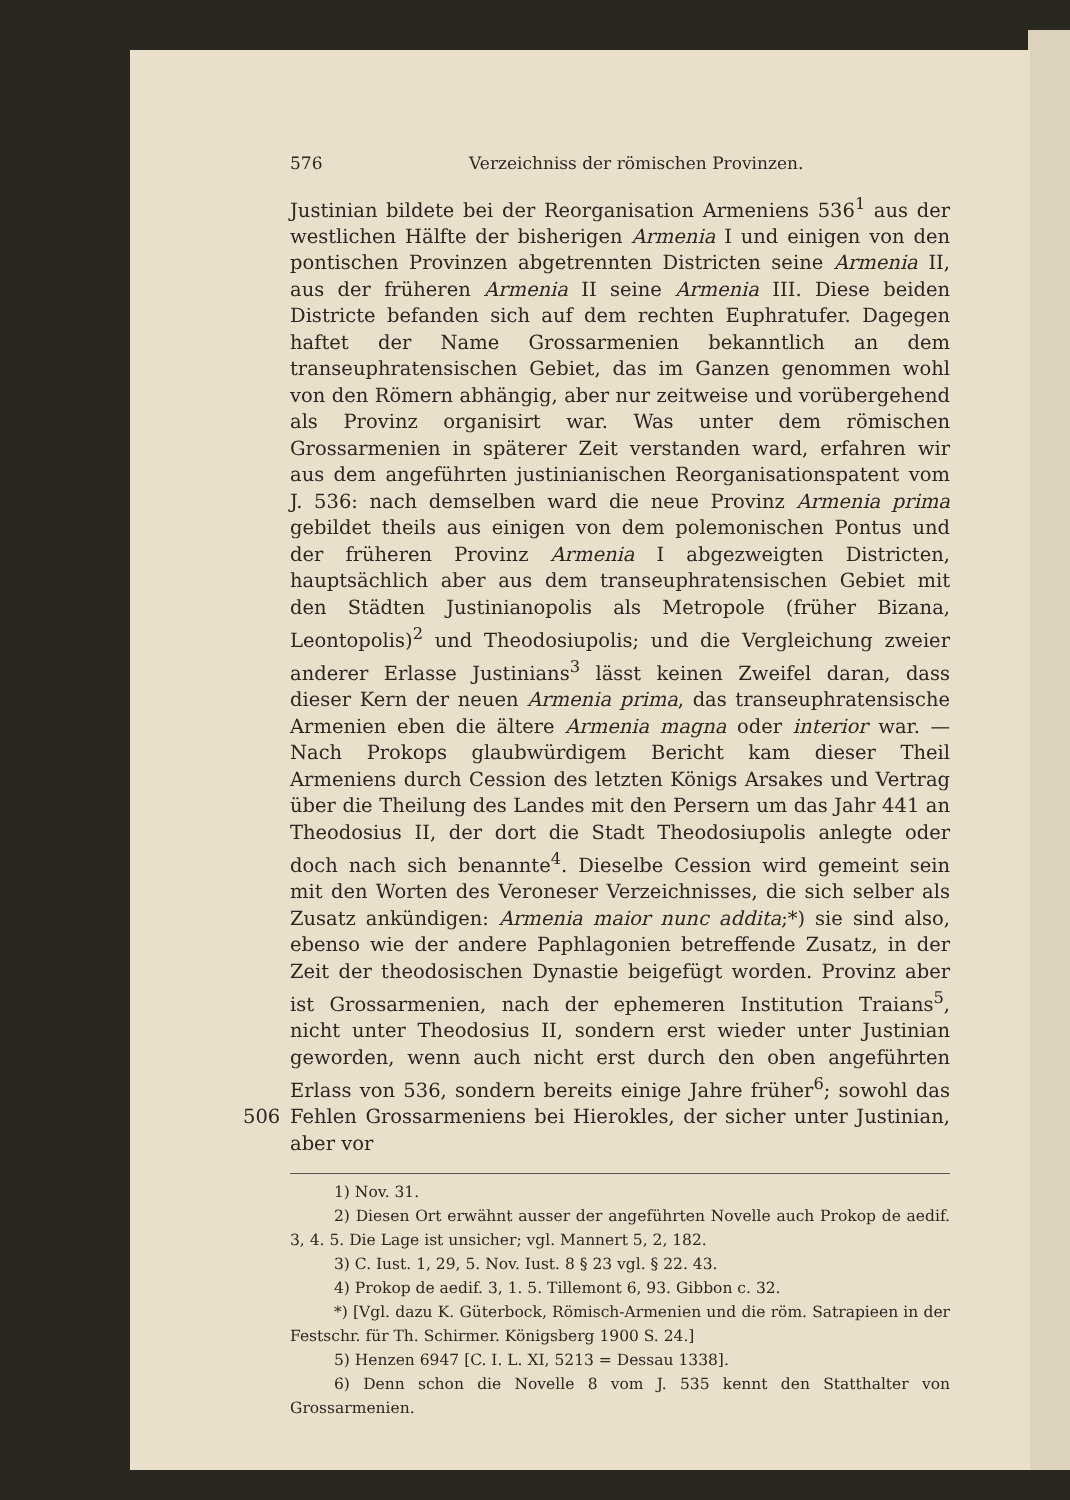576 Verzeichniss der römischen Provinzen.
Justinian bildete bei der Reorganisation Armeniens 536<sup>1</sup> aus der westlichen Hälfte der bisherigen Armenia I und einigen von den pontischen Provinzen abgetrennten Districten seine Armenia II, aus der früheren Armenia II seine Armenia III. Diese beiden Districte befanden sich auf dem rechten Euphratufer. Dagegen haftet der Name Grossarmenien bekanntlich an dem transeuphratensischen Gebiet, das im Ganzen genommen wohl von den Römern abhängig, aber nur zeitweise und vorübergehend als Provinz organisirt war. Was unter dem römischen Grossarmenien in späterer Zeit verstanden ward, erfahren wir aus dem angeführten justinianischen Reorganisationspatent vom J. 536: nach demselben ward die neue Provinz Armenia prima gebildet theils aus einigen von dem polemonischen Pontus und der früheren Provinz Armenia I abgezweigten Districten, hauptsächlich aber aus dem transeuphratensischen Gebiet mit den Städten Justinianopolis als Metropole (früher Bizana, Leontopolis)<sup>2</sup> und Theodosiupolis; und die Vergleichung zweier anderer Erlasse Justinians<sup>3</sup> lässt keinen Zweifel daran, dass dieser Kern der neuen Armenia prima, das transeuphratensische Armenien eben die ältere Armenia magna oder interior war. — Nach Prokops glaubwürdigem Bericht kam dieser Theil Armeniens durch Cession des letzten Königs Arsakes und Vertrag über die Theilung des Landes mit den Persern um das Jahr 441 an Theodosius II, der dort die Stadt Theodosiupolis anlegte oder doch nach sich benannte<sup>4</sup>. Dieselbe Cession wird gemeint sein mit den Worten des Veroneser Verzeichnisses, die sich selber als Zusatz ankündigen: Armenia maior nunc addita;*) sie sind also, ebenso wie der andere Paphlagonien betreffende Zusatz, in der Zeit der theodosischen Dynastie beigefügt worden. Provinz aber ist Grossarmenien, nach der ephemeren Institution Traians<sup>5</sup>, nicht unter Theodosius II, sondern erst wieder unter Justinian geworden, wenn auch nicht erst durch den oben angeführten Erlass von 536, sondern bereits einige Jahre früher<sup>6</sup>; sowohl das Fehlen 506 Grossarmeniens bei Hierokles, der sicher unter Justinian, aber vor
1) Nov. 31.
2) Diesen Ort erwähnt ausser der angeführten Novelle auch Prokop de aedif. 3, 4. 5. Die Lage ist unsicher; vgl. Mannert 5, 2, 182.
3) C. Iust. 1, 29, 5. Nov. Iust. 8 § 23 vgl. § 22. 43.
4) Prokop de aedif. 3, 1. 5. Tillemont 6, 93. Gibbon c. 32.
*) [Vgl. dazu K. Güterbock, Römisch-Armenien und die röm. Satrapieen in der Festschr. für Th. Schirmer. Königsberg 1900 S. 24.]
5) Henzen 6947 [C. I. L. XI, 5213 = Dessau 1338].
6) Denn schon die Novelle 8 vom J. 535 kennt den Statthalter von Grossarmenien.